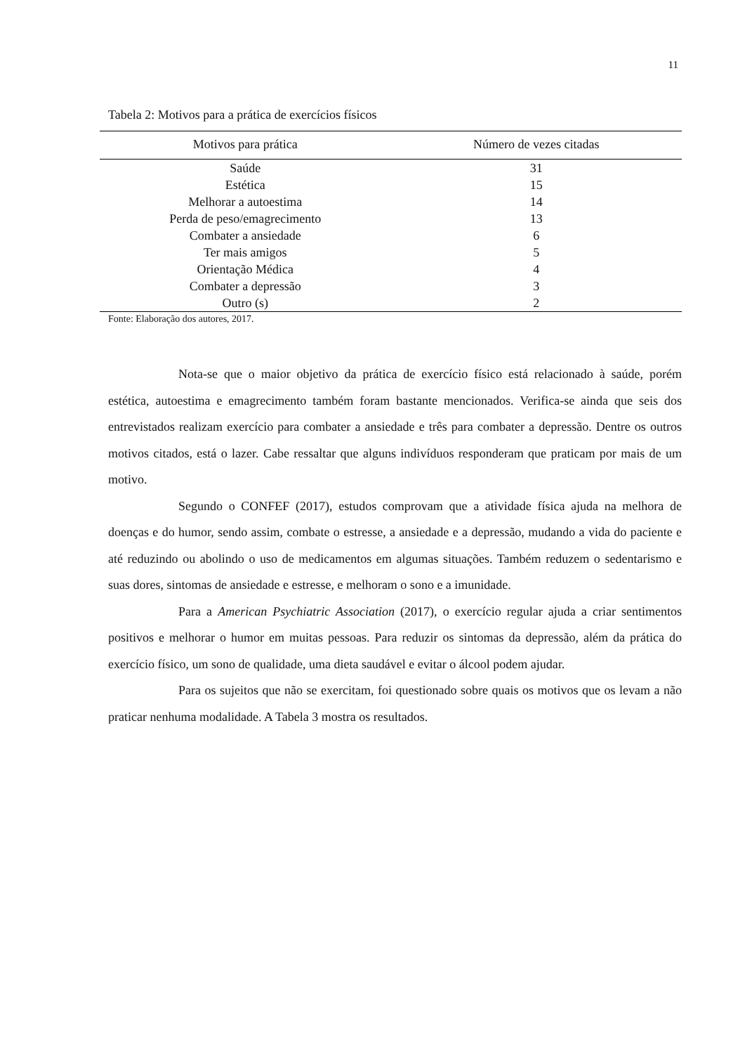11
Tabela 2: Motivos para a prática de exercícios físicos
| Motivos para prática | Número de vezes citadas |
| --- | --- |
| Saúde | 31 |
| Estética | 15 |
| Melhorar a autoestima | 14 |
| Perda de peso/emagrecimento | 13 |
| Combater a ansiedade | 6 |
| Ter mais amigos | 5 |
| Orientação Médica | 4 |
| Combater a depressão | 3 |
| Outro (s) | 2 |
Fonte: Elaboração dos autores, 2017.
Nota-se que o maior objetivo da prática de exercício físico está relacionado à saúde, porém estética, autoestima e emagrecimento também foram bastante mencionados. Verifica-se ainda que seis dos entrevistados realizam exercício para combater a ansiedade e três para combater a depressão. Dentre os outros motivos citados, está o lazer. Cabe ressaltar que alguns indivíduos responderam que praticam por mais de um motivo.
Segundo o CONFEF (2017), estudos comprovam que a atividade física ajuda na melhora de doenças e do humor, sendo assim, combate o estresse, a ansiedade e a depressão, mudando a vida do paciente e até reduzindo ou abolindo o uso de medicamentos em algumas situações. Também reduzem o sedentarismo e suas dores, sintomas de ansiedade e estresse, e melhoram o sono e a imunidade.
Para a American Psychiatric Association (2017), o exercício regular ajuda a criar sentimentos positivos e melhorar o humor em muitas pessoas. Para reduzir os sintomas da depressão, além da prática do exercício físico, um sono de qualidade, uma dieta saudável e evitar o álcool podem ajudar.
Para os sujeitos que não se exercitam, foi questionado sobre quais os motivos que os levam a não praticar nenhuma modalidade. A Tabela 3 mostra os resultados.